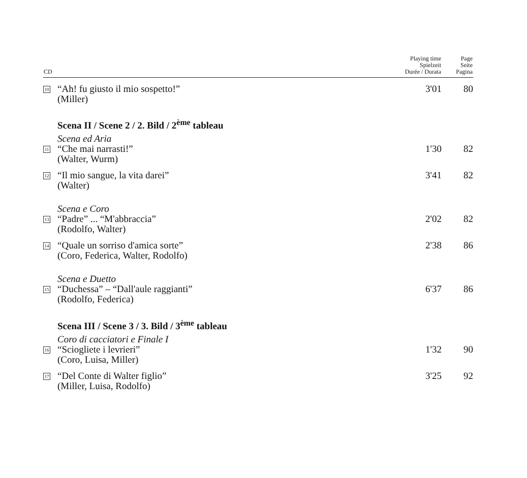| CD | | Playing time Spielzeit Durée / Durata | Page Seite Pagina |
| --- | --- | --- | --- |
| 10 | “Ah! fu giusto il mio sospetto!” (Miller) | 3'01 | 80 |
| | Scena II / Scene 2 / 2. Bild / 2<sup>ème</sup> tableau | | |
| | Scena ed Aria | | |
| 11 | “Che mai narrasti!” (Walter, Wurm) | 1'30 | 82 |
| 12 | “Il mio sangue, la vita darei” (Walter) | 3'41 | 82 |
| | Scena e Coro | | |
| 13 | “Padre” ... “M'abbraccia” (Rodolfo, Walter) | 2'02 | 82 |
| 14 | “Quale un sorriso d'amica sorte” (Coro, Federica, Walter, Rodolfo) | 2'38 | 86 |
| | Scena e Duetto | | |
| 15 | “Duchessa” – “Dall'aule raggianti” (Rodolfo, Federica) | 6'37 | 86 |
| | Scena III / Scene 3 / 3. Bild / 3<sup>ème</sup> tableau | | |
| | Coro di cacciatori e Finale I | | |
| 16 | “Sciogliete i levrieri” (Coro, Luisa, Miller) | 1'32 | 90 |
| 17 | “Del Conte di Walter figlio” (Miller, Luisa, Rodolfo) | 3'25 | 92 |